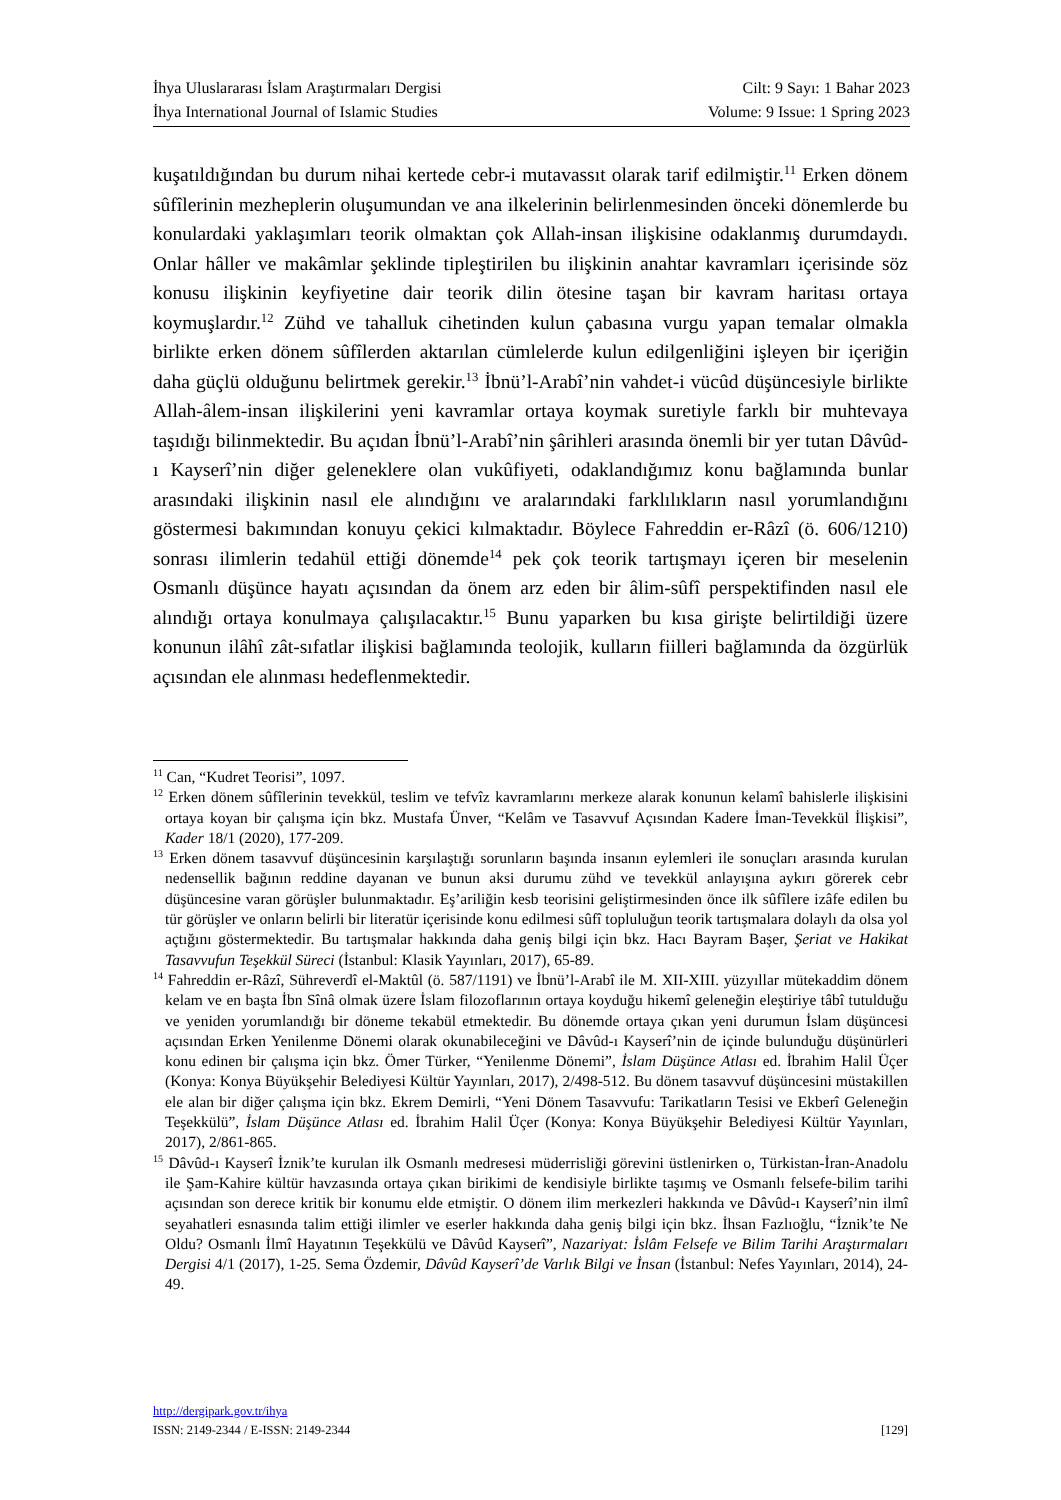İhya Uluslararası İslam Araştırmaları Dergisi Cilt: 9 Sayı: 1 Bahar 2023
İhya International Journal of Islamic Studies Volume: 9 Issue: 1 Spring 2023
kuşatıldığından bu durum nihai kertede cebr-i mutavassıt olarak tarif edilmiştir.<sup>11</sup> Erken dönem sûfîlerinin mezheplerin oluşumundan ve ana ilkelerinin belirlenmesinden önceki dönemlerde bu konulardaki yaklaşımları teorik olmaktan çok Allah-insan ilişkisine odaklanmış durumdaydı. Onlar hâller ve makâmlar şeklinde tipleştirilen bu ilişkinin anahtar kavramları içerisinde söz konusu ilişkinin keyfiyetine dair teorik dilin ötesine taşan bir kavram haritası ortaya koymuşlardır.<sup>12</sup> Zühd ve tahalluk cihetinden kulun çabasına vurgu yapan temalar olmakla birlikte erken dönem sûfîlerden aktarılan cümlelerde kulun edilgenliğini işleyen bir içeriğin daha güçlü olduğunu belirtmek gerekir.<sup>13</sup> İbnü’l-Arabî’nin vahdet-i vücûd düşüncesiyle birlikte Allah-âlem-insan ilişkilerini yeni kavramlar ortaya koymak suretiyle farklı bir muhtevaya taşıdığı bilinmektedir. Bu açıdan İbnü’l-Arabî’nin şârihleri arasında önemli bir yer tutan Dâvûd-ı Kayserî’nin diğer geleneklere olan vukûfiyeti, odaklandığımız konu bağlamında bunlar arasındaki ilişkinin nasıl ele alındığını ve aralarındaki farklılıkların nasıl yorumlandığını göstermesi bakımından konuyu çekici kılmaktadır. Böylece Fahreddin er-Râzî (ö. 606/1210) sonrası ilimlerin tedahül ettiği dönemde<sup>14</sup> pek çok teorik tartışmayı içeren bir meselenin Osmanlı düşünce hayatı açısından da önem arz eden bir âlim-sûfî perspektifinden nasıl ele alındığı ortaya konulmaya çalışılacaktır.<sup>15</sup> Bunu yaparken bu kısa girişte belirtildiği üzere konunun ilâhî zât-sıfatlar ilişkisi bağlamında teolojik, kulların fiilleri bağlamında da özgürlük açısından ele alınması hedeflenmektedir.
<sup>11</sup> Can, “Kudret Teorisi”, 1097.
<sup>12</sup> Erken dönem sûfîlerinin tevekkül, teslim ve tefvîz kavramlarını merkeze alarak konunun kelamî bahislerle ilişkisini ortaya koyan bir çalışma için bkz. Mustafa Ünver, “Kelâm ve Tasavvuf Açısından Kadere İman-Tevekkül İlişkisi”, Kader 18/1 (2020), 177-209.
<sup>13</sup> Erken dönem tasavvuf düşüncesinin karşılaştığı sorunların başında insanın eylemleri ile sonuçları arasında kurulan nedensellik bağının reddine dayanan ve bunun aksi durumu zühd ve tevekkül anlayışına aykırı görerek cebr düşüncesine varan görüşler bulunmaktadır. Eş’ariliğin kesb teorisini geliştirmesinden önce ilk sûfîlere izâfe edilen bu tür görüşler ve onların belirli bir literatür içerisinde konu edilmesi sûfî topluluğun teorik tartışmalara dolaylı da olsa yol açtığını göstermektedir. Bu tartışmalar hakkında daha geniş bilgi için bkz. Hacı Bayram Başer, Şeriat ve Hakikat Tasavvufun Teşekkül Süreci (İstanbul: Klasik Yayınları, 2017), 65-89.
<sup>14</sup> Fahreddin er-Râzî, Sühreverdî el-Maktûl (ö. 587/1191) ve İbnü’l-Arabî ile M. XII-XIII. yüzyıllar mütekaddim dönem kelam ve en başta İbn Sînâ olmak üzere İslam filozoflarının ortaya koyduğu hikemî geleneğin eleştiriye tâbî tutulduğu ve yeniden yorumlandığı bir döneme tekabül etmektedir. Bu dönemde ortaya çıkan yeni durumun İslam düşüncesi açısından Erken Yenilenme Dönemi olarak okunabileceğini ve Dâvûd-ı Kayserî’nin de içinde bulunduğu düşünürleri konu edinen bir çalışma için bkz. Ömer Türker, “Yenilenme Dönemi”, İslam Düşünce Atlası ed. İbrahim Halil Üçer (Konya: Konya Büyükşehir Belediyesi Kültür Yayınları, 2017), 2/498-512. Bu dönem tasavvuf düşüncesini müstakillen ele alan bir diğer çalışma için bkz. Ekrem Demirli, “Yeni Dönem Tasavvufu: Tarikatların Tesisi ve Ekberî Geleneğin Teşekkülü”, İslam Düşünce Atlası ed. İbrahim Halil Üçer (Konya: Konya Büyükşehir Belediyesi Kültür Yayınları, 2017), 2/861-865.
<sup>15</sup> Dâvûd-ı Kayserî İznik’te kurulan ilk Osmanlı medresesi müderrisliği görevini üstlenirken o, Türkistan-İran-Anadolu ile Şam-Kahire kültür havzasında ortaya çıkan birikimi de kendisiyle birlikte taşımış ve Osmanlı felsefe-bilim tarihi açısından son derece kritik bir konumu elde etmiştir. O dönem ilim merkezleri hakkında ve Dâvûd-ı Kayserî’nin ilmî seyahatleri esnasında talim ettiği ilimler ve eserler hakkında daha geniş bilgi için bkz. İhsan Fazlıoğlu, “İznik’te Ne Oldu? Osmanlı İlmî Hayatının Teşekkülü ve Dâvûd Kayserî”, Nazariyat: İslâm Felsefe ve Bilim Tarihi Araştırmaları Dergisi 4/1 (2017), 1-25. Sema Özdemir, Dâvûd Kayserî’de Varlık Bilgi ve İnsan (İstanbul: Nefes Yayınları, 2014), 24-49.
http://dergipark.gov.tr/ihya
ISSN: 2149-2344 / E-ISSN: 2149-2344 [129]